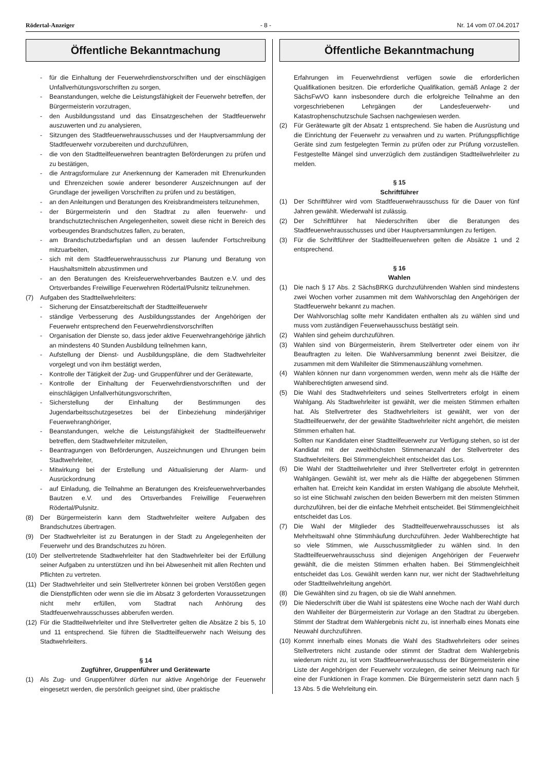Rödertal-Anzeiger - 8 - Nr. 14 vom 07.04.2017
Öffentliche Bekanntmachung
- für die Einhaltung der Feuerwehrdienstvorschriften und der einschlägigen Unfallverhütungsvorschriften zu sorgen,
- Beanstandungen, welche die Leistungsfähigkeit der Feuerwehr betreffen, der Bürgermeisterin vorzutragen,
- den Ausbildungsstand und das Einsatzgeschehen der Stadtfeuerwehr auszuwerten und zu analysieren,
- Sitzungen des Stadtfeuerwehrausschusses und der Hauptversammlung der Stadtfeuerwehr vorzubereiten und durchzuführen,
- die von den Stadtteilfeuerwehren beantragten Beförderungen zu prüfen und zu bestätigen,
- die Antragsformulare zur Anerkennung der Kameraden mit Ehrenurkunden und Ehrenzeichen sowie anderer besonderer Auszeichnungen auf der Grundlage der jeweiligen Vorschriften zu prüfen und zu bestätigen,
- an den Anleitungen und Beratungen des Kreisbrandmeisters teilzunehmen,
- der Bürgermeisterin und den Stadtrat zu allen feuerwehr- und brandschutztechnischen Angelegenheiten, soweit diese nicht in Bereich des vorbeugendes Brandschutzes fallen, zu beraten,
- am Brandschutzbedarfsplan und an dessen laufender Fortschreibung mitzuarbeiten,
- sich mit dem Stadtfeuerwehrausschuss zur Planung und Beratung von Haushaltsmitteln abzustimmen und
- an den Beratungen des Kreisfeuerwehrverbandes Bautzen e.V. und des Ortsverbandes Freiwillige Feuerwehren Rödertal/Pulsnitz teilzunehmen.
(7) Aufgaben des Stadtteilwehrleiters:
- Sicherung der Einsatzbereitschaft der Stadtteilfeuerwehr
- ständige Verbesserung des Ausbildungsstandes der Angehörigen der Feuerwehr entsprechend den Feuerwehrdienstvorschriften
- Organisation der Dienste so, dass jeder aktive Feuerwehrangehörige jährlich an mindestens 40 Stunden Ausbildung teilnehmen kann,
- Aufstellung der Dienst- und Ausbildungspläne, die dem Stadtwehrleiter vorgelegt und von ihm bestätigt werden,
- Kontrolle der Tätigkeit der Zug- und Gruppenführer und der Gerätewarte,
- Kontrolle der Einhaltung der Feuerwehrdienstvorschriften und der einschlägigen Unfallverhütungsvorschriften,
- Sicherstellung der Einhaltung der Bestimmungen des Jugendarbeitsschutzgesetzes bei der Einbeziehung minderjähriger Feuerwehranghöriger,
- Beanstandungen, welche die Leistungsfähigkeit der Stadtteilfeuerwehr betreffen, dem Stadtwehrleiter mitzuteilen,
- Beantragungen von Beförderungen, Auszeichnungen und Ehrungen beim Stadtwehrleiter,
- Mitwirkung bei der Erstellung und Aktualisierung der Alarm- und Ausrückordnung
- auf Einladung, die Teilnahme an Beratungen des Kreisfeuerwehrverbandes Bautzen e.V. und des Ortsverbandes Freiwillige Feuerwehren Rödertal/Pulsnitz.
(8) Der Bürgermeisterin kann dem Stadtwehrleiter weitere Aufgaben des Brandschutzes übertragen.
(9) Der Stadtwehrleiter ist zu Beratungen in der Stadt zu Angelegenheiten der Feuerwehr und des Brandschutzes zu hören.
(10)
Der stellvertretende Stadtwehrleiter hat den Stadtwehrleiter bei der Erfüllung seiner Aufgaben zu unterstützen und ihn bei Abwesenheit mit allen Rechten und Pflichten zu vertreten.
(11)
Der Stadtwehrleiter und sein Stellvertreter können bei groben Verstößen gegen die Dienstpflichten oder wenn sie die im Absatz 3 geforderten Voraussetzungen nicht mehr erfüllen, vom Stadtrat nach Anhörung des Stadtfeuerwehrausschusses abberufen werden.
(12)
Für die Stadtteilwehrleiter und ihre Stellvertreter gelten die Absätze 2 bis 5, 10 und 11 entsprechend. Sie führen die Stadtteilfeuerwehr nach Weisung des Stadtwehrleiters.
§ 14
Zugführer, Gruppenführer und Gerätewarte
(1) Als Zug- und Gruppenführer dürfen nur aktive Angehörige der Feuerwehr eingesetzt werden, die persönlich geeignet sind, über praktische
Öffentliche Bekanntmachung
Erfahrungen im Feuerwehrdienst verfügen sowie die erforderlichen Qualifikationen besitzen. Die erforderliche Qualifikation, gemäß Anlage 2 der SächsFwVO kann insbesondere durch die erfolgreiche Teilnahme an den vorgeschriebenen Lehrgängen der Landesfeuerwehr- und Katastrophenschutzschule Sachsen nachgewiesen werden.
(2) Für Gerätewarte gilt der Absatz 1 entsprechend. Sie haben die Ausrüstung und die Einrichtung der Feuerwehr zu verwahren und zu warten. Prüfungspflichtige Geräte sind zum festgelegten Termin zu prüfen oder zur Prüfung vorzustellen. Festgestellte Mängel sind unverzüglich dem zuständigen Stadtteilwehrleiter zu melden.
§ 15
Schriftführer
(1) Der Schriftführer wird vom Stadtfeuerwehrausschuss für die Dauer von fünf Jahren gewählt. Wiederwahl ist zulässig.
(2) Der Schriftführer hat Niederschriften über die Beratungen des Stadtfeuerwehrausschusses und über Hauptversammlungen zu fertigen.
(3) Für die Schriftführer der Stadtteilfeuerwehren gelten die Absätze 1 und 2 entsprechend.
§ 16
Wahlen
(1) Die nach § 17 Abs. 2 SächsBRKG durchzuführenden Wahlen sind mindestens zwei Wochen vorher zusammen mit dem Wahlvorschlag den Angehörigen der Stadtfeuerwehr bekannt zu machen.
Der Wahlvorschlag sollte mehr Kandidaten enthalten als zu wählen sind und muss vom zuständigen Feuerwehausschuss bestätigt sein.
(2) Wahlen sind geheim durchzuführen.
(3) Wahlen sind von Bürgermeisterin, ihrem Stellvertreter oder einem von ihr Beauftragten zu leiten. Die Wahlversammlung benennt zwei Beisitzer, die zusammen mit dem Wahlleiter die Stimmenauszählung vornehmen.
(4) Wahlen können nur dann vorgenommen werden, wenn mehr als die Hälfte der Wahlberechtigten anwesend sind.
(5) Die Wahl des Stadtwehrleiters und seines Stellvertreters erfolgt in einem Wahlgang. Als Stadtwehrleiter ist gewählt, wer die meisten Stimmen erhalten hat. Als Stellvertreter des Stadtwehrleiters ist gewählt, wer von der Stadtteilfeuerwehr, der der gewählte Stadtwehrleiter nicht angehört, die meisten Stimmen erhalten hat.
Sollten nur Kandidaten einer Stadtteilfeuerwehr zur Verfügung stehen, so ist der Kandidat mit der zweithöchsten Stimmenanzahl der Stellvertreter des Stadtwehrleiters. Bei Stimmengleichheit entscheidet das Los.
(6) Die Wahl der Stadtteilwehrleiter und ihrer Stellvertreter erfolgt in getrennten Wahlgängen. Gewählt ist, wer mehr als die Hälfte der abgegebenen Stimmen erhalten hat. Erreicht kein Kandidat im ersten Wahlgang die absolute Mehrheit, so ist eine Stichwahl zwischen den beiden Bewerbern mit den meisten Stimmen durchzuführen, bei der die einfache Mehrheit entscheidet. Bei Stimmengleichheit entscheidet das Los.
(7) Die Wahl der Mitglieder des Stadtteilfeuerwehrausschusses ist als Mehrheitswahl ohne Stimmhäufung durchzuführen. Jeder Wahlberechtigte hat so viele Stimmen, wie Ausschussmitglieder zu wählen sind. In den Stadtteilfeuerwehrausschuss sind diejenigen Angehörigen der Feuerwehr gewählt, die die meisten Stimmen erhalten haben. Bei Stimmengleichheit entscheidet das Los. Gewählt werden kann nur, wer nicht der Stadtwehrleitung oder Stadtteilwehrleitung angehört.
(8) Die Gewählten sind zu fragen, ob sie die Wahl annehmen.
(9) Die Niederschrift über die Wahl ist spätestens eine Woche nach der Wahl durch den Wahlleiter der Bürgermeisterin zur Vorlage an den Stadtrat zu übergeben. Stimmt der Stadtrat dem Wahlergebnis nicht zu, ist innerhalb eines Monats eine Neuwahl durchzuführen.
(10)
Kommt innerhalb eines Monats die Wahl des Stadtwehrleiters oder seines Stellvertreters nicht zustande oder stimmt der Stadtrat dem Wahlergebnis wiederum nicht zu, ist vom Stadtfeuerwehrausschuss der Bürgermeisterin eine Liste der Angehörigen der Feuerwehr vorzulegen, die seiner Meinung nach für eine der Funktionen in Frage kommen. Die Bürgermeisterin setzt dann nach § 13 Abs. 5 die Wehrleitung ein.